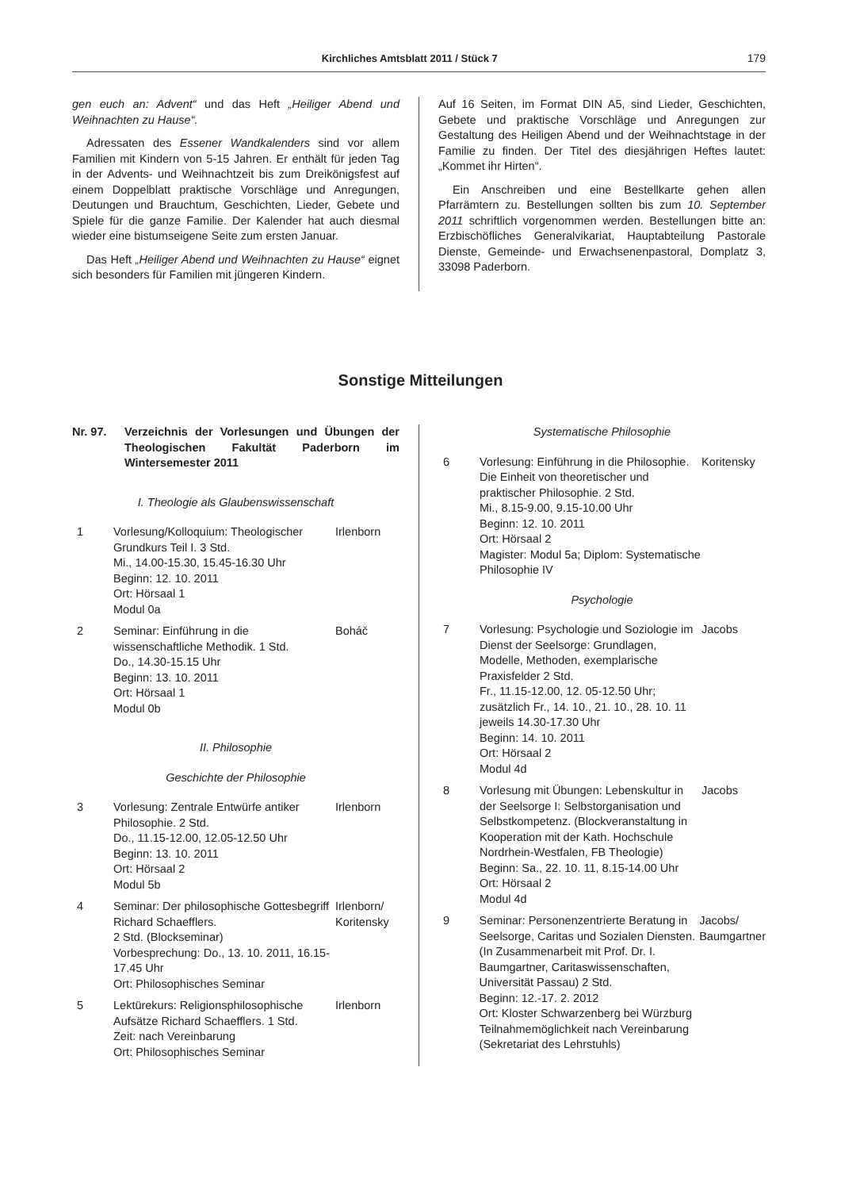Kirchliches Amtsblatt 2011 / Stück 7 179
gen euch an: Advent“ und das Heft „Heiliger Abend und Weihnachten zu Hause“.
Adressaten des Essener Wandkalenders sind vor allem Familien mit Kindern von 5-15 Jahren. Er enthält für jeden Tag in der Advents- und Weihnachtzeit bis zum Dreikönigsfest auf einem Doppelblatt praktische Vorschläge und Anregungen, Deutungen und Brauchtum, Geschichten, Lieder, Gebete und Spiele für die ganze Familie. Der Kalender hat auch diesmal wieder eine bistumseigene Seite zum ersten Januar.
Das Heft „Heiliger Abend und Weihnachten zu Hause“ eignet sich besonders für Familien mit jüngeren Kindern.
Auf 16 Seiten, im Format DIN A5, sind Lieder, Geschichten, Gebete und praktische Vorschläge und Anregungen zur Gestaltung des Heiligen Abend und der Weihnachtstage in der Familie zu finden. Der Titel des diesjährigen Heftes lautet: „Kommet ihr Hirten“.
Ein Anschreiben und eine Bestellkarte gehen allen Pfarrämtern zu. Bestellungen sollten bis zum 10. September 2011 schriftlich vorgenommen werden. Bestellungen bitte an: Erzbischöfliches Generalvikariat, Hauptabteilung Pastorale Dienste, Gemeinde- und Erwachsenenpastoral, Domplatz 3, 33098 Paderborn.
Sonstige Mitteilungen
Nr. 97. Verzeichnis der Vorlesungen und Übungen der Theologischen Fakultät Paderborn im Wintersemester 2011
I. Theologie als Glaubenswissenschaft
1 Vorlesung/Kolloquium: Theologischer Grundkurs Teil I. 3 Std.
Mi., 14.00-15.30, 15.45-16.30 Uhr
Beginn: 12. 10. 2011
Ort: Hörsaal 1
Modul 0a Irlenborn
2 Seminar: Einführung in die wissenschaftliche Methodik. 1 Std.
Do., 14.30-15.15 Uhr
Beginn: 13. 10. 2011
Ort: Hörsaal 1
Modul 0b Boháč
II. Philosophie
Geschichte der Philosophie
3 Vorlesung: Zentrale Entwürfe antiker Philosophie. 2 Std.
Do., 11.15-12.00, 12.05-12.50 Uhr
Beginn: 13. 10. 2011
Ort: Hörsaal 2
Modul 5b Irlenborn
4 Seminar: Der philosophische Gottesbegriff Richard Schaefflers.
2 Std. (Blockseminar)
Vorbesprechung: Do., 13. 10. 2011, 16.15-17.45 Uhr
Ort: Philosophisches Seminar Irlenborn/ Koritensky
5 Lektürekurs: Religionsphilosophische Aufsätze Richard Schaefflers. 1 Std.
Zeit: nach Vereinbarung
Ort: Philosophisches Seminar Irlenborn
Systematische Philosophie
6 Vorlesung: Einführung in die Philosophie. Die Einheit von theoretischer und praktischer Philosophie. 2 Std.
Mi., 8.15-9.00, 9.15-10.00 Uhr
Beginn: 12. 10. 2011
Ort: Hörsaal 2
Magister: Modul 5a; Diplom: Systematische Philosophie IV Koritensky
Psychologie
7 Vorlesung: Psychologie und Soziologie im Dienst der Seelsorge: Grundlagen, Modelle, Methoden, exemplarische Praxisfelder 2 Std.
Fr., 11.15-12.00, 12. 05-12.50 Uhr; zusätzlich Fr., 14. 10., 21. 10., 28. 10. 11 jeweils 14.30-17.30 Uhr
Beginn: 14. 10. 2011
Ort: Hörsaal 2
Modul 4d Jacobs
8 Vorlesung mit Übungen: Lebenskultur in der Seelsorge I: Selbstorganisation und Selbstkompetenz. (Blockveranstaltung in Kooperation mit der Kath. Hochschule Nordrhein-Westfalen, FB Theologie)
Beginn: Sa., 22. 10. 11, 8.15-14.00 Uhr
Ort: Hörsaal 2
Modul 4d Jacobs
9 Seminar: Personenzentrierte Beratung in Seelsorge, Caritas und Sozialen Diensten. (In Zusammenarbeit mit Prof. Dr. I. Baumgartner, Caritaswissenschaften, Universität Passau) 2 Std.
Beginn: 12.-17. 2. 2012
Ort: Kloster Schwarzenberg bei Würzburg
Teilnahmemöglichkeit nach Vereinbarung (Sekretariat des Lehrstuhls) Jacobs/ Baumgartner